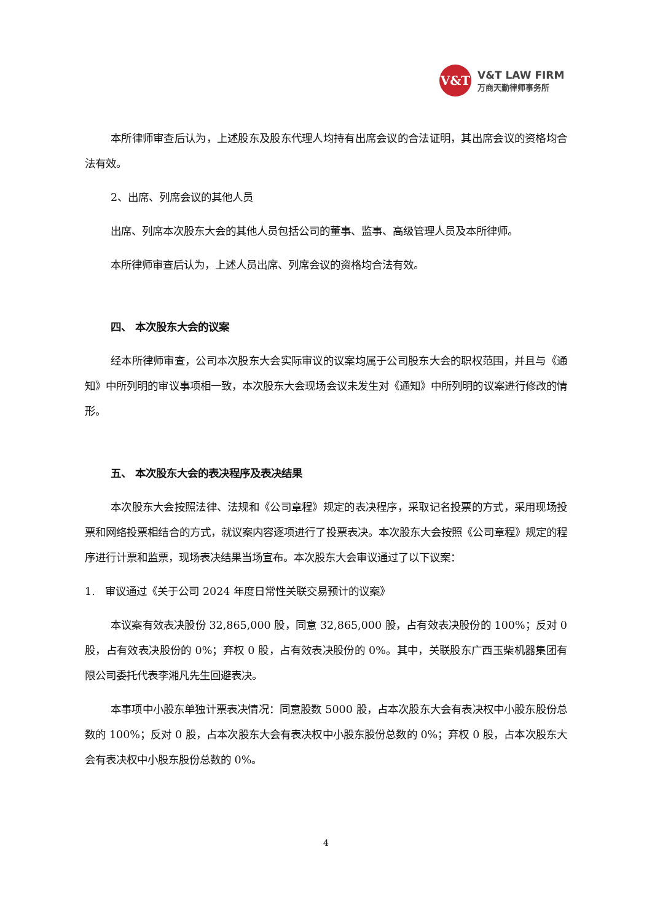V&T
V&T LAW FIRM
万商天勤律师事务所
本所律师审查后认为，上述股东及股东代理人均持有出席会议的合法证明，其出席会议的资格均合法有效。
2、出席、列席会议的其他人员
出席、列席本次股东大会的其他人员包括公司的董事、监事、高级管理人员及本所律师。
本所律师审查后认为，上述人员出席、列席会议的资格均合法有效。
四、 本次股东大会的议案
经本所律师审查，公司本次股东大会实际审议的议案均属于公司股东大会的职权范围，并且与《通知》中所列明的审议事项相一致，本次股东大会现场会议未发生对《通知》中所列明的议案进行修改的情形。
五、 本次股东大会的表决程序及表决结果
本次股东大会按照法律、法规和《公司章程》规定的表决程序，采取记名投票的方式，采用现场投票和网络投票相结合的方式，就议案内容逐项进行了投票表决。本次股东大会按照《公司章程》规定的程序进行计票和监票，现场表决结果当场宣布。本次股东大会审议通过了以下议案：
1. 审议通过《关于公司 2024 年度日常性关联交易预计的议案》
本议案有效表决股份 32,865,000 股，同意 32,865,000 股，占有效表决股份的 100%；反对 0 股，占有效表决股份的 0%；弃权 0 股，占有效表决股份的 0%。其中，关联股东广西玉柴机器集团有限公司委托代表李湘凡先生回避表决。
本事项中小股东单独计票表决情况：同意股数 5000 股，占本次股东大会有表决权中小股东股份总数的 100%；反对 0 股，占本次股东大会有表决权中小股东股份总数的 0%；弃权 0 股，占本次股东大会有表决权中小股东股份总数的 0%。
4